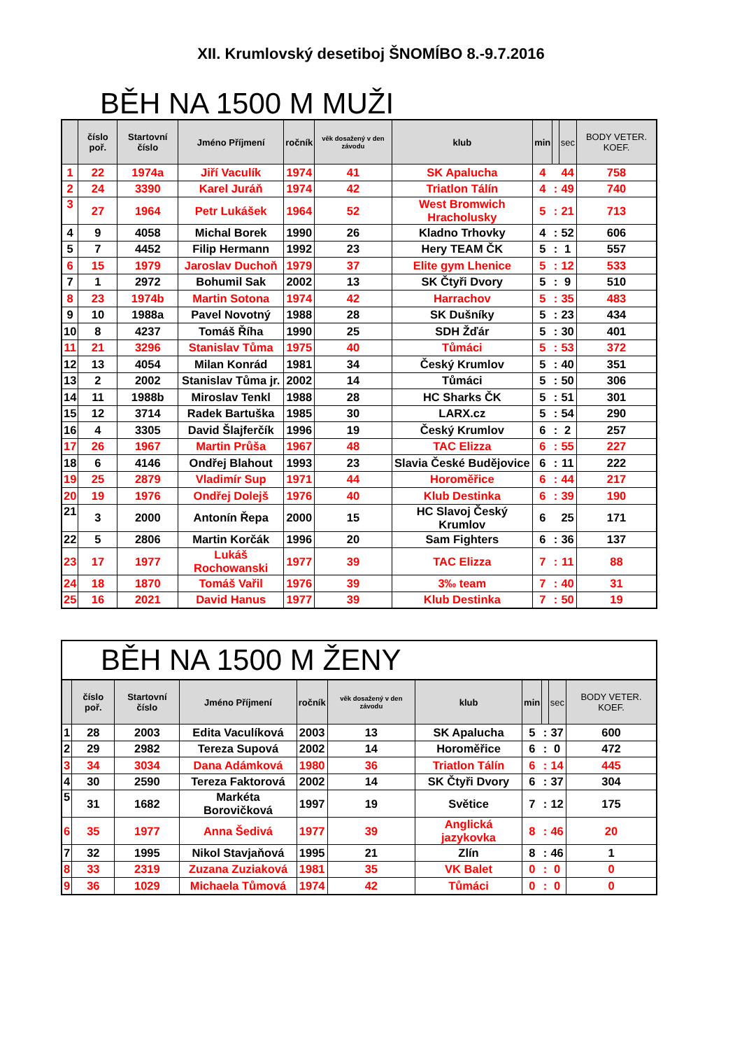XII. Krumlovský desetiboj ŠNOMÍBO 8.-9.7.2016
BĚH NA 1500 M MUŽI
| | číslo poř. | Startovní číslo | Jméno Příjmení | ročník | věk dosažený v den závodu | klub | min | | sec | BODY VETER. KOEF. |
| --- | --- | --- | --- | --- | --- | --- | --- | --- | --- | --- |
| 1 | 22 | 1974a | Jiří Vaculík | 1974 | 41 | SK Apalucha | 4 | | 44 | 758 |
| 2 | 24 | 3390 | Karel Juráň | 1974 | 42 | Triatlon Tálín | 4 | : | 49 | 740 |
| 3 | 27 | 1964 | Petr Lukášek | 1964 | 52 | West Bromwich Hracholusky | 5 | : | 21 | 713 |
| 4 | 9 | 4058 | Michal Borek | 1990 | 26 | Kladno Trhovky | 4 | : | 52 | 606 |
| 5 | 7 | 4452 | Filip Hermann | 1992 | 23 | Hery TEAM ČK | 5 | : | 1 | 557 |
| 6 | 15 | 1979 | Jaroslav Duchoň | 1979 | 37 | Elite gym Lhenice | 5 | : | 12 | 533 |
| 7 | 1 | 2972 | Bohumil Sak | 2002 | 13 | SK Čtyři Dvory | 5 | : | 9 | 510 |
| 8 | 23 | 1974b | Martin Sotona | 1974 | 42 | Harrachov | 5 | : | 35 | 483 |
| 9 | 10 | 1988a | Pavel Novotný | 1988 | 28 | SK Dušníky | 5 | : | 23 | 434 |
| 10 | 8 | 4237 | Tomáš Říha | 1990 | 25 | SDH Žďár | 5 | : | 30 | 401 |
| 11 | 21 | 3296 | Stanislav Tůma | 1975 | 40 | Tůmáci | 5 | : | 53 | 372 |
| 12 | 13 | 4054 | Milan Konrád | 1981 | 34 | Český Krumlov | 5 | : | 40 | 351 |
| 13 | 2 | 2002 | Stanislav Tůma jr. | 2002 | 14 | Tůmáci | 5 | : | 50 | 306 |
| 14 | 11 | 1988b | Miroslav Tenkl | 1988 | 28 | HC Sharks ČK | 5 | : | 51 | 301 |
| 15 | 12 | 3714 | Radek Bartuška | 1985 | 30 | LARX.cz | 5 | : | 54 | 290 |
| 16 | 4 | 3305 | David Šlajferčík | 1996 | 19 | Český Krumlov | 6 | : | 2 | 257 |
| 17 | 26 | 1967 | Martin Průša | 1967 | 48 | TAC Elizza | 6 | : | 55 | 227 |
| 18 | 6 | 4146 | Ondřej Blahout | 1993 | 23 | Slavia České Budějovice | 6 | : | 11 | 222 |
| 19 | 25 | 2879 | Vladimír Sup | 1971 | 44 | Horoměřice | 6 | : | 44 | 217 |
| 20 | 19 | 1976 | Ondřej Dolejš | 1976 | 40 | Klub Destinka | 6 | : | 39 | 190 |
| 21 | 3 | 2000 | Antonín Řepa | 2000 | 15 | HC Slavoj Český Krumlov | 6 | | 25 | 171 |
| 22 | 5 | 2806 | Martin Korčák | 1996 | 20 | Sam Fighters | 6 | : | 36 | 137 |
| 23 | 17 | 1977 | Lukáš Rochowanski | 1977 | 39 | TAC Elizza | 7 | : | 11 | 88 |
| 24 | 18 | 1870 | Tomáš Vařil | 1976 | 39 | 3‰ team | 7 | : | 40 | 31 |
| 25 | 16 | 2021 | David Hanus | 1977 | 39 | Klub Destinka | 7 | : | 50 | 19 |
BĚH NA 1500 M ŽENY
| | číslo poř. | Startovní číslo | Jméno Příjmení | ročník | věk dosažený v den závodu | klub | min | | sec | BODY VETER. KOEF. |
| --- | --- | --- | --- | --- | --- | --- | --- | --- | --- | --- |
| 1 | 28 | 2003 | Edita Vaculíková | 2003 | 13 | SK Apalucha | 5 | : | 37 | 600 |
| 2 | 29 | 2982 | Tereza Supová | 2002 | 14 | Horoměřice | 6 | : | 0 | 472 |
| 3 | 34 | 3034 | Dana Adámková | 1980 | 36 | Triatlon Tálín | 6 | : | 14 | 445 |
| 4 | 30 | 2590 | Tereza Faktorová | 2002 | 14 | SK Čtyři Dvory | 6 | : | 37 | 304 |
| 5 | 31 | 1682 | Markéta Borovičková | 1997 | 19 | Světice | 7 | : | 12 | 175 |
| 6 | 35 | 1977 | Anna Šedivá | 1977 | 39 | Anglická jazykovka | 8 | : | 46 | 20 |
| 7 | 32 | 1995 | Nikol Stavjaňová | 1995 | 21 | Zlín | 8 | : | 46 | 1 |
| 8 | 33 | 2319 | Zuzana Zuziaková | 1981 | 35 | VK Balet | 0 | : | 0 | 0 |
| 9 | 36 | 1029 | Michaela Tůmová | 1974 | 42 | Tůmáci | 0 | : | 0 | 0 |